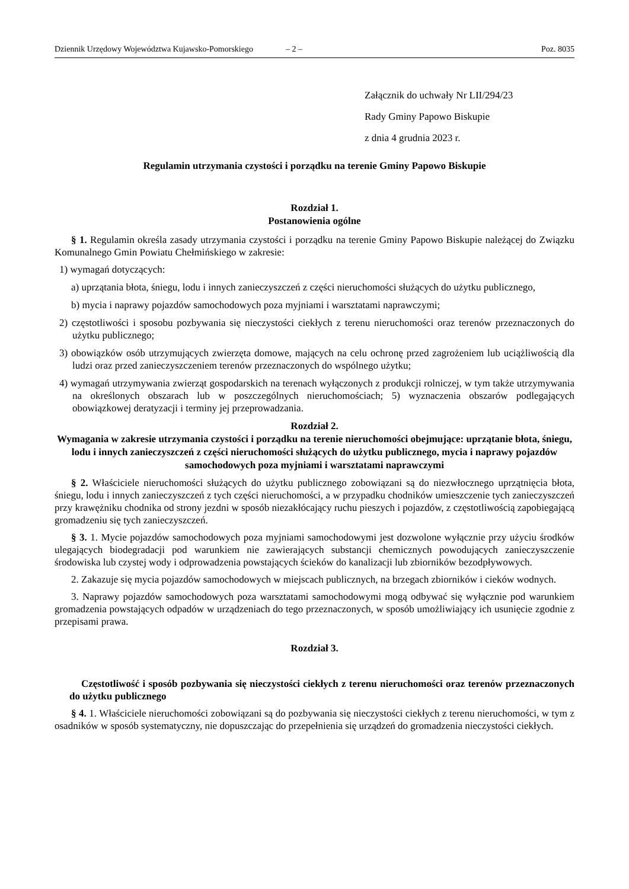Dziennik Urzędowy Województwa Kujawsko-Pomorskiego – 2 – Poz. 8035
Załącznik do uchwały Nr LII/294/23
Rady Gminy Papowo Biskupie
z dnia 4 grudnia 2023 r.
Regulamin utrzymania czystości i porządku na terenie Gminy Papowo Biskupie
Rozdział 1.
Postanowienia ogólne
§ 1. Regulamin określa zasady utrzymania czystości i porządku na terenie Gminy Papowo Biskupie należącej do Związku Komunalnego Gmin Powiatu Chełmińskiego w zakresie:
1) wymagań dotyczących:
a) uprzątania błota, śniegu, lodu i innych zanieczyszczeń z części nieruchomości służących do użytku publicznego,
b) mycia i naprawy pojazdów samochodowych poza myjniami i warsztatami naprawczymi;
2) częstotliwości i sposobu pozbywania się nieczystości ciekłych z terenu nieruchomości oraz terenów przeznaczonych do użytku publicznego;
3) obowiązków osób utrzymujących zwierzęta domowe, mających na celu ochronę przed zagrożeniem lub uciążliwością dla ludzi oraz przed zanieczyszczeniem terenów przeznaczonych do wspólnego użytku;
4) wymagań utrzymywania zwierząt gospodarskich na terenach wyłączonych z produkcji rolniczej, w tym także utrzymywania na określonych obszarach lub w poszczególnych nieruchomościach; 5) wyznaczenia obszarów podlegających obowiązkowej deratyzacji i terminy jej przeprowadzania.
Rozdział 2.
Wymagania w zakresie utrzymania czystości i porządku na terenie nieruchomości obejmujące: uprzątanie błota, śniegu, lodu i innych zanieczyszczeń z części nieruchomości służących do użytku publicznego, mycia i naprawy pojazdów samochodowych poza myjniami i warsztatami naprawczymi
§ 2. Właściciele nieruchomości służących do użytku publicznego zobowiązani są do niezwłocznego uprzątnięcia błota, śniegu, lodu i innych zanieczyszczeń z tych części nieruchomości, a w przypadku chodników umieszczenie tych zanieczyszczeń przy krawężniku chodnika od strony jezdni w sposób niezakłócający ruchu pieszych i pojazdów, z częstotliwością zapobiegającą gromadzeniu się tych zanieczyszczeń.
§ 3. 1. Mycie pojazdów samochodowych poza myjniami samochodowymi jest dozwolone wyłącznie przy użyciu środków ulegających biodegradacji pod warunkiem nie zawierających substancji chemicznych powodujących zanieczyszczenie środowiska lub czystej wody i odprowadzenia powstających ścieków do kanalizacji lub zbiorników bezodpływowych.
2. Zakazuje się mycia pojazdów samochodowych w miejscach publicznych, na brzegach zbiorników i cieków wodnych.
3. Naprawy pojazdów samochodowych poza warsztatami samochodowymi mogą odbywać się wyłącznie pod warunkiem gromadzenia powstających odpadów w urządzeniach do tego przeznaczonych, w sposób umożliwiający ich usunięcie zgodnie z przepisami prawa.
Rozdział 3.
Częstotliwość i sposób pozbywania się nieczystości ciekłych z terenu nieruchomości oraz terenów przeznaczonych do użytku publicznego
§ 4. 1. Właściciele nieruchomości zobowiązani są do pozbywania się nieczystości ciekłych z terenu nieruchomości, w tym z osadników w sposób systematyczny, nie dopuszczając do przepełnienia się urządzeń do gromadzenia nieczystości ciekłych.